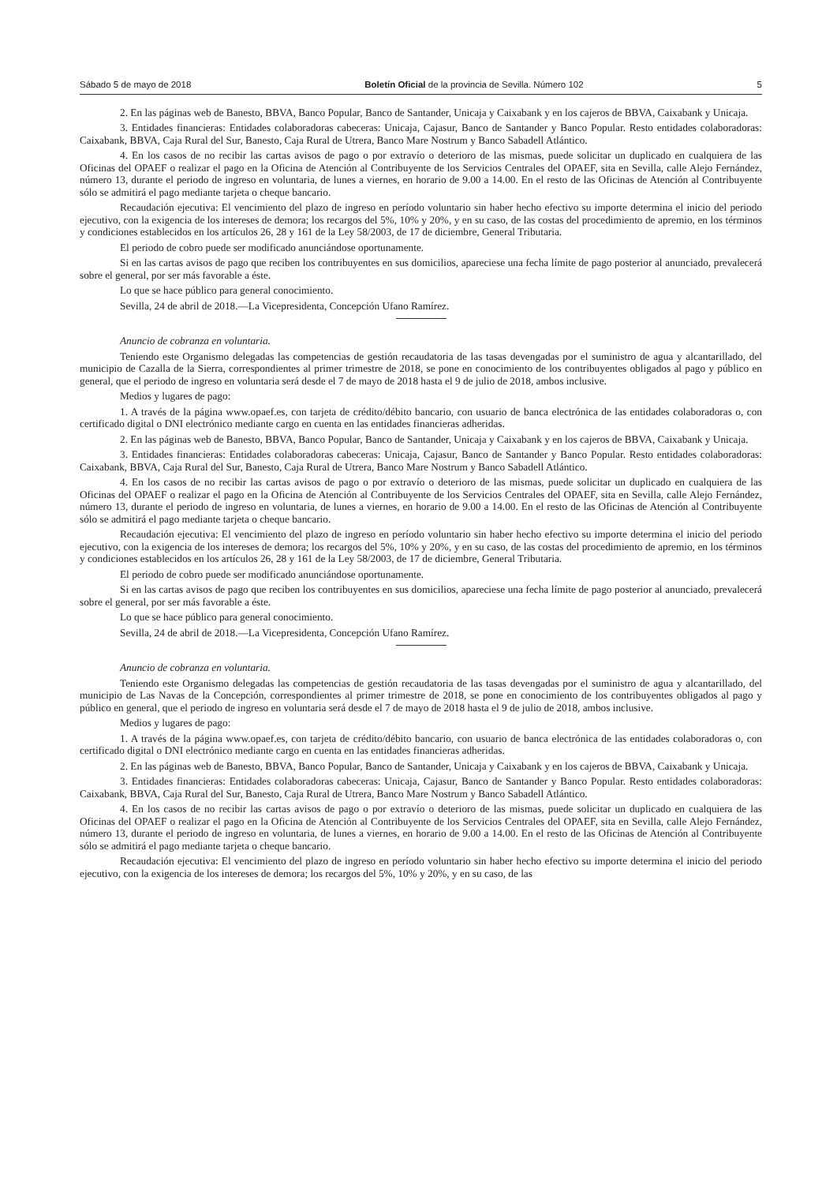Sábado 5 de mayo de 2018 Boletín Oficial de la provincia de Sevilla. Número 102 5
2. En las páginas web de Banesto, BBVA, Banco Popular, Banco de Santander, Unicaja y Caixabank y en los cajeros de BBVA, Caixabank y Unicaja.
3. Entidades financieras: Entidades colaboradoras cabeceras: Unicaja, Cajasur, Banco de Santander y Banco Popular. Resto entidades colaboradoras: Caixabank, BBVA, Caja Rural del Sur, Banesto, Caja Rural de Utrera, Banco Mare Nostrum y Banco Sabadell Atlántico.
4. En los casos de no recibir las cartas avisos de pago o por extravío o deterioro de las mismas, puede solicitar un duplicado en cualquiera de las Oficinas del OPAEF o realizar el pago en la Oficina de Atención al Contribuyente de los Servicios Centrales del OPAEF, sita en Sevilla, calle Alejo Fernández, número 13, durante el periodo de ingreso en voluntaria, de lunes a viernes, en horario de 9.00 a 14.00. En el resto de las Oficinas de Atención al Contribuyente sólo se admitirá el pago mediante tarjeta o cheque bancario.
Recaudación ejecutiva: El vencimiento del plazo de ingreso en período voluntario sin haber hecho efectivo su importe determina el inicio del periodo ejecutivo, con la exigencia de los intereses de demora; los recargos del 5%, 10% y 20%, y en su caso, de las costas del procedimiento de apremio, en los términos y condiciones establecidos en los artículos 26, 28 y 161 de la Ley 58/2003, de 17 de diciembre, General Tributaria.
El periodo de cobro puede ser modificado anunciándose oportunamente.
Si en las cartas avisos de pago que reciben los contribuyentes en sus domicilios, apareciese una fecha límite de pago posterior al anunciado, prevalecerá sobre el general, por ser más favorable a éste.
Lo que se hace público para general conocimiento.
Sevilla, 24 de abril de 2018.—La Vicepresidenta, Concepción Ufano Ramírez.
Anuncio de cobranza en voluntaria.
Teniendo este Organismo delegadas las competencias de gestión recaudatoria de las tasas devengadas por el suministro de agua y alcantarillado, del municipio de Cazalla de la Sierra, correspondientes al primer trimestre de 2018, se pone en conocimiento de los contribuyentes obligados al pago y público en general, que el periodo de ingreso en voluntaria será desde el 7 de mayo de 2018 hasta el 9 de julio de 2018, ambos inclusive.
Medios y lugares de pago:
1. A través de la página www.opaef.es, con tarjeta de crédito/débito bancario, con usuario de banca electrónica de las entidades colaboradoras o, con certificado digital o DNI electrónico mediante cargo en cuenta en las entidades financieras adheridas.
2. En las páginas web de Banesto, BBVA, Banco Popular, Banco de Santander, Unicaja y Caixabank y en los cajeros de BBVA, Caixabank y Unicaja.
3. Entidades financieras: Entidades colaboradoras cabeceras: Unicaja, Cajasur, Banco de Santander y Banco Popular. Resto entidades colaboradoras: Caixabank, BBVA, Caja Rural del Sur, Banesto, Caja Rural de Utrera, Banco Mare Nostrum y Banco Sabadell Atlántico.
4. En los casos de no recibir las cartas avisos de pago o por extravío o deterioro de las mismas, puede solicitar un duplicado en cualquiera de las Oficinas del OPAEF o realizar el pago en la Oficina de Atención al Contribuyente de los Servicios Centrales del OPAEF, sita en Sevilla, calle Alejo Fernández, número 13, durante el periodo de ingreso en voluntaria, de lunes a viernes, en horario de 9.00 a 14.00. En el resto de las Oficinas de Atención al Contribuyente sólo se admitirá el pago mediante tarjeta o cheque bancario.
Recaudación ejecutiva: El vencimiento del plazo de ingreso en período voluntario sin haber hecho efectivo su importe determina el inicio del periodo ejecutivo, con la exigencia de los intereses de demora; los recargos del 5%, 10% y 20%, y en su caso, de las costas del procedimiento de apremio, en los términos y condiciones establecidos en los artículos 26, 28 y 161 de la Ley 58/2003, de 17 de diciembre, General Tributaria.
El periodo de cobro puede ser modificado anunciándose oportunamente.
Si en las cartas avisos de pago que reciben los contribuyentes en sus domicilios, apareciese una fecha límite de pago posterior al anunciado, prevalecerá sobre el general, por ser más favorable a éste.
Lo que se hace público para general conocimiento.
Sevilla, 24 de abril de 2018.—La Vicepresidenta, Concepción Ufano Ramírez.
Anuncio de cobranza en voluntaria.
Teniendo este Organismo delegadas las competencias de gestión recaudatoria de las tasas devengadas por el suministro de agua y alcantarillado, del municipio de Las Navas de la Concepción, correspondientes al primer trimestre de 2018, se pone en conocimiento de los contribuyentes obligados al pago y público en general, que el periodo de ingreso en voluntaria será desde el 7 de mayo de 2018 hasta el 9 de julio de 2018, ambos inclusive.
Medios y lugares de pago:
1. A través de la página www.opaef.es, con tarjeta de crédito/débito bancario, con usuario de banca electrónica de las entidades colaboradoras o, con certificado digital o DNI electrónico mediante cargo en cuenta en las entidades financieras adheridas.
2. En las páginas web de Banesto, BBVA, Banco Popular, Banco de Santander, Unicaja y Caixabank y en los cajeros de BBVA, Caixabank y Unicaja.
3. Entidades financieras: Entidades colaboradoras cabeceras: Unicaja, Cajasur, Banco de Santander y Banco Popular. Resto entidades colaboradoras: Caixabank, BBVA, Caja Rural del Sur, Banesto, Caja Rural de Utrera, Banco Mare Nostrum y Banco Sabadell Atlántico.
4. En los casos de no recibir las cartas avisos de pago o por extravío o deterioro de las mismas, puede solicitar un duplicado en cualquiera de las Oficinas del OPAEF o realizar el pago en la Oficina de Atención al Contribuyente de los Servicios Centrales del OPAEF, sita en Sevilla, calle Alejo Fernández, número 13, durante el periodo de ingreso en voluntaria, de lunes a viernes, en horario de 9.00 a 14.00. En el resto de las Oficinas de Atención al Contribuyente sólo se admitirá el pago mediante tarjeta o cheque bancario.
Recaudación ejecutiva: El vencimiento del plazo de ingreso en período voluntario sin haber hecho efectivo su importe determina el inicio del periodo ejecutivo, con la exigencia de los intereses de demora; los recargos del 5%, 10% y 20%, y en su caso, de las